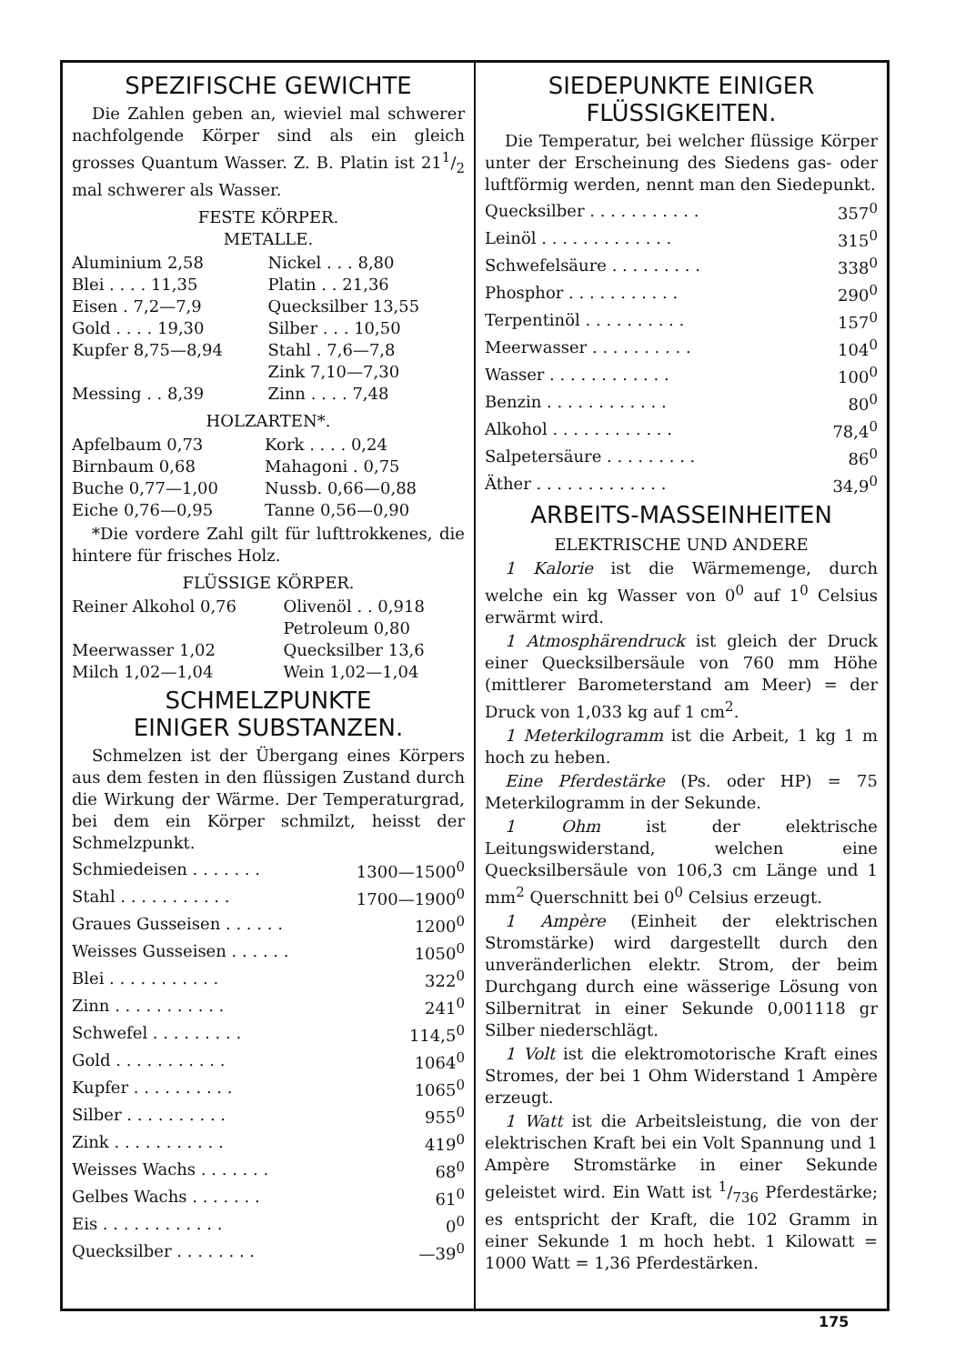SPEZIFISCHE GEWICHTE
Die Zahlen geben an, wieviel mal schwerer nachfolgende Körper sind als ein gleich grosses Quantum Wasser. Z. B. Platin ist 211/2 mal schwerer als Wasser.
FESTE KÖRPER.
METALLE.
| Aluminium 2,58 | Nickel . . . 8,80 |
| Blei . . . . 11,35 | Platin . . 21,36 |
| Eisen . 7,2—7,9 | Quecksilber 13,55 |
| Gold . . . . 19,30 | Silber . . . 10,50 |
| Kupfer 8,75—8,94 | Stahl . 7,6—7,8 |
| | Zink 7,10—7,30 |
| Messing . . 8,39 | Zinn . . . . 7,48 |
HOLZARTEN*.
| Apfelbaum 0,73 | Kork . . . . 0,24 |
| Birnbaum 0,68 | Mahagoni . 0,75 |
| Buche 0,77—1,00 | Nussb. 0,66—0,88 |
| Eiche 0,76—0,95 | Tanne 0,56—0,90 |
*Die vordere Zahl gilt für lufttrokkenes, die hintere für frisches Holz.
FLÜSSIGE KÖRPER.
| Reiner Alkohol 0,76 | Olivenöl . . 0,918 |
| | Petroleum 0,80 |
| Meerwasser 1,02 | Quecksilber 13,6 |
| Milch 1,02—1,04 | Wein 1,02—1,04 |
SCHMELZPUNKTE
EINIGER SUBSTANZEN.
Schmelzen ist der Übergang eines Körpers aus dem festen in den flüssigen Zustand durch die Wirkung der Wärme. Der Temperaturgrad, bei dem ein Körper schmilzt, heisst der Schmelzpunkt.
| Schmiedeisen . . . . . . . | 1300—1500<sup>0</sup> |
| Stahl . . . . . . . . . . . | 1700—1900<sup>0</sup> |
| Graues Gusseisen . . . . . . | 1200<sup>0</sup> |
| Weisses Gusseisen . . . . . . | 1050<sup>0</sup> |
| Blei . . . . . . . . . . . | 322<sup>0</sup> |
| Zinn . . . . . . . . . . . | 241<sup>0</sup> |
| Schwefel . . . . . . . . . | 114,5<sup>0</sup> |
| Gold . . . . . . . . . . . | 1064<sup>0</sup> |
| Kupfer . . . . . . . . . . | 1065<sup>0</sup> |
| Silber . . . . . . . . . . | 955<sup>0</sup> |
| Zink . . . . . . . . . . . | 419<sup>0</sup> |
| Weisses Wachs . . . . . . . | 68<sup>0</sup> |
| Gelbes Wachs . . . . . . . | 61<sup>0</sup> |
| Eis . . . . . . . . . . . . | 0<sup>0</sup> |
| Quecksilber . . . . . . . . | —39<sup>0</sup> |
SIEDEPUNKTE EINIGER
FLÜSSIGKEITEN.
Die Temperatur, bei welcher flüssige Körper unter der Erscheinung des Siedens gas- oder luftförmig werden, nennt man den Siedepunkt.
| Quecksilber . . . . . . . . . . . | 357<sup>0</sup> |
| Leinöl . . . . . . . . . . . . . | 315<sup>0</sup> |
| Schwefelsäure . . . . . . . . . | 338<sup>0</sup> |
| Phosphor . . . . . . . . . . . | 290<sup>0</sup> |
| Terpentinöl . . . . . . . . . . | 157<sup>0</sup> |
| Meerwasser . . . . . . . . . . | 104<sup>0</sup> |
| Wasser . . . . . . . . . . . . | 100<sup>0</sup> |
| Benzin . . . . . . . . . . . . | 80<sup>0</sup> |
| Alkohol . . . . . . . . . . . . | 78,4<sup>0</sup> |
| Salpetersäure . . . . . . . . . | 86<sup>0</sup> |
| Äther . . . . . . . . . . . . . | 34,9<sup>0</sup> |
ARBEITS-MASSEINHEITEN
ELEKTRISCHE UND ANDERE
1 Kalorie ist die Wärmemenge, durch welche ein kg Wasser von 0<sup>0</sup> auf 1<sup>0</sup> Celsius erwärmt wird.
1 Atmosphärendruck ist gleich der Druck einer Quecksilbersäule von 760 mm Höhe (mittlerer Barometerstand am Meer) = der Druck von 1,033 kg auf 1 cm<sup>2</sup>.
1 Meterkilogramm ist die Arbeit, 1 kg 1 m hoch zu heben.
Eine Pferdestärke (Ps. oder HP) = 75 Meterkilogramm in der Sekunde.
1 Ohm ist der elektrische Leitungswiderstand, welchen eine Quecksilbersäule von 106,3 cm Länge und 1 mm<sup>2</sup> Querschnitt bei 0<sup>0</sup> Celsius erzeugt.
1 Ampère (Einheit der elektrischen Stromstärke) wird dargestellt durch den unveränderlichen elektr. Strom, der beim Durchgang durch eine wässerige Lösung von Silbernitrat in einer Sekunde 0,001118 gr Silber niederschlägt.
1 Volt ist die elektromotorische Kraft eines Stromes, der bei 1 Ohm Widerstand 1 Ampère erzeugt.
1 Watt ist die Arbeitsleistung, die von der elektrischen Kraft bei ein Volt Spannung und 1 Ampère Stromstärke in einer Sekunde geleistet wird. Ein Watt ist 1/736 Pferdestärke; es entspricht der Kraft, die 102 Gramm in einer Sekunde 1 m hoch hebt. 1 Kilowatt = 1000 Watt = 1,36 Pferdestärken.
175